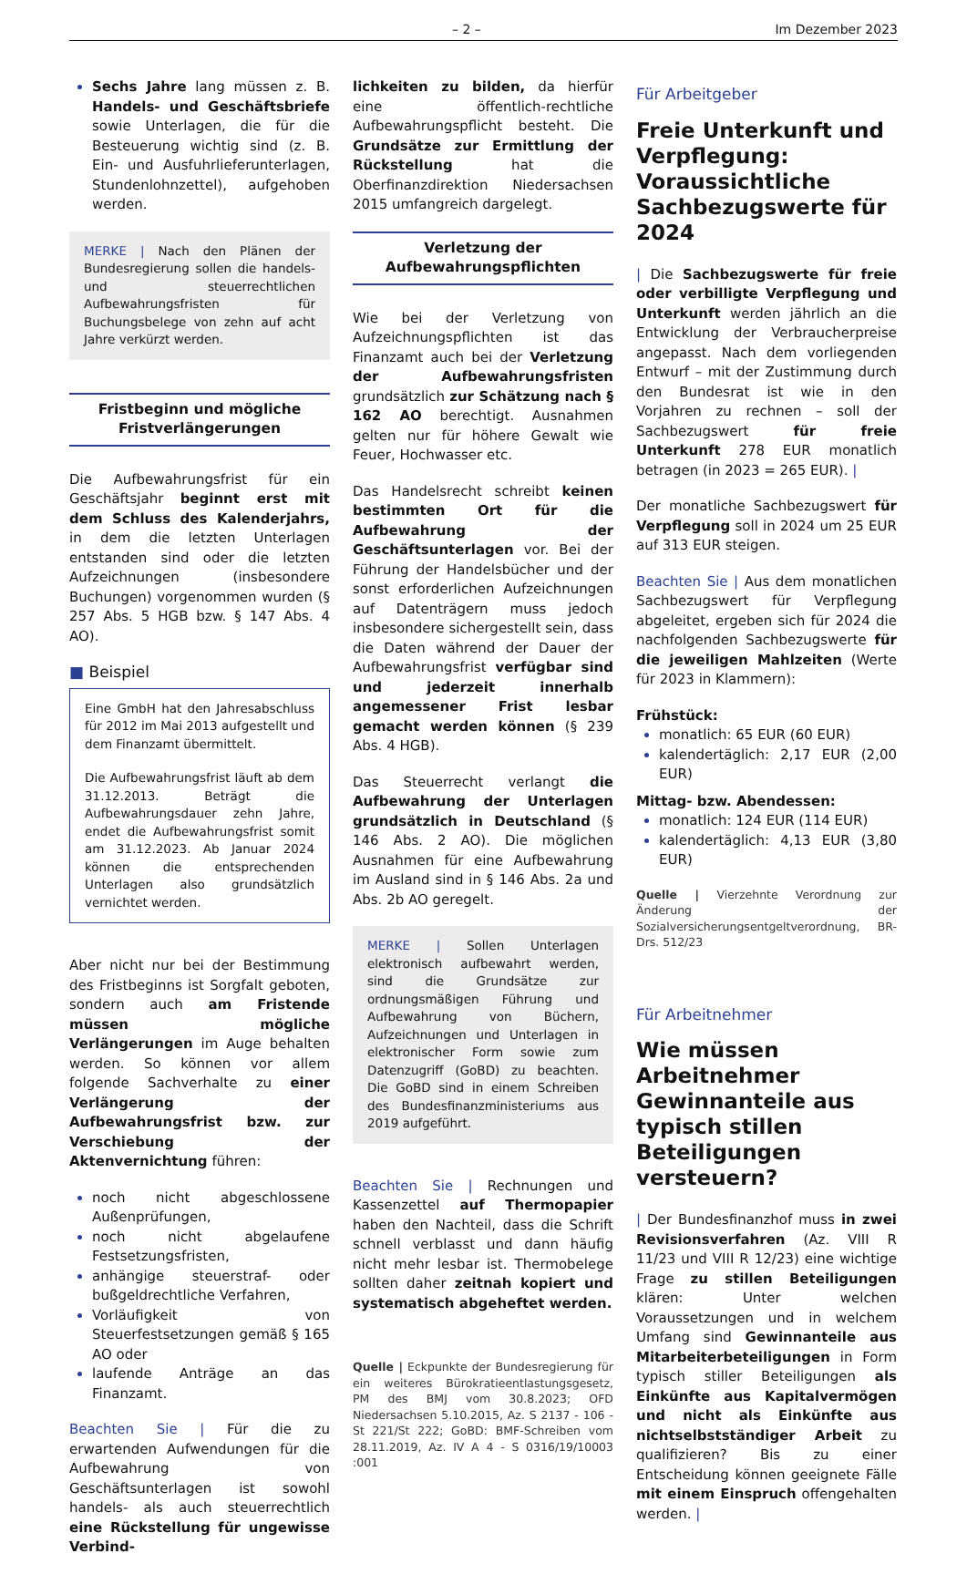– 2 – Im Dezember 2023
Sechs Jahre lang müssen z. B. Handels- und Geschäftsbriefe sowie Unterlagen, die für die Besteuerung wichtig sind (z. B. Ein- und Ausfuhrlieferunterlagen, Stundenlohnzettel), aufgehoben werden.
MERKE | Nach den Plänen der Bundesregierung sollen die handels- und steuerrechtlichen Aufbewahrungsfristen für Buchungsbelege von zehn auf acht Jahre verkürzt werden.
Fristbeginn und mögliche
Fristverlängerungen
Die Aufbewahrungsfrist für ein Geschäftsjahr beginnt erst mit dem Schluss des Kalenderjahrs, in dem die letzten Unterlagen entstanden sind oder die letzten Aufzeichnungen (insbesondere Buchungen) vorgenommen wurden (§ 257 Abs. 5 HGB bzw. § 147 Abs. 4 AO).
■ Beispiel
Eine GmbH hat den Jahresabschluss für 2012 im Mai 2013 aufgestellt und dem Finanzamt übermittelt.
Die Aufbewahrungsfrist läuft ab dem 31.12.2013. Beträgt die Aufbewahrungsdauer zehn Jahre, endet die Aufbewahrungsfrist somit am 31.12.2023. Ab Januar 2024 können die entsprechenden Unterlagen also grundsätzlich vernichtet werden.
Aber nicht nur bei der Bestimmung des Fristbeginns ist Sorgfalt geboten, sondern auch am Fristende müssen mögliche Verlängerungen im Auge behalten werden. So können vor allem folgende Sachverhalte zu einer Verlängerung der Aufbewahrungsfrist bzw. zur Verschiebung der Aktenvernichtung führen:
noch nicht abgeschlossene Außenprüfungen,
noch nicht abgelaufene Festsetzungsfristen,
anhängige steuerstraf- oder bußgeldrechtliche Verfahren,
Vorläufigkeit von Steuerfestsetzungen gemäß § 165 AO oder
laufende Anträge an das Finanzamt.
Beachten Sie | Für die zu erwartenden Aufwendungen für die Aufbewahrung von Geschäftsunterlagen ist sowohl handels- als auch steuerrechtlich eine Rückstellung für ungewisse Verbind-
lichkeiten zu bilden, da hierfür eine öffentlich-rechtliche Aufbewahrungspflicht besteht. Die Grundsätze zur Ermittlung der Rückstellung hat die Oberfinanzdirektion Niedersachsen 2015 umfangreich dargelegt.
Verletzung der
Aufbewahrungspflichten
Wie bei der Verletzung von Aufzeichnungspflichten ist das Finanzamt auch bei der Verletzung der Aufbewahrungsfristen grundsätzlich zur Schätzung nach § 162 AO berechtigt. Ausnahmen gelten nur für höhere Gewalt wie Feuer, Hochwasser etc.
Das Handelsrecht schreibt keinen bestimmten Ort für die Aufbewahrung der Geschäftsunterlagen vor. Bei der Führung der Handelsbücher und der sonst erforderlichen Aufzeichnungen auf Datenträgern muss jedoch insbesondere sichergestellt sein, dass die Daten während der Dauer der Aufbewahrungsfrist verfügbar sind und jederzeit innerhalb angemessener Frist lesbar gemacht werden können (§ 239 Abs. 4 HGB).
Das Steuerrecht verlangt die Aufbewahrung der Unterlagen grundsätzlich in Deutschland (§ 146 Abs. 2 AO). Die möglichen Ausnahmen für eine Aufbewahrung im Ausland sind in § 146 Abs. 2a und Abs. 2b AO geregelt.
MERKE | Sollen Unterlagen elektronisch aufbewahrt werden, sind die Grundsätze zur ordnungsmäßigen Führung und Aufbewahrung von Büchern, Aufzeichnungen und Unterlagen in elektronischer Form sowie zum Datenzugriff (GoBD) zu beachten. Die GoBD sind in einem Schreiben des Bundesfinanzministeriums aus 2019 aufgeführt.
Beachten Sie | Rechnungen und Kassenzettel auf Thermopapier haben den Nachteil, dass die Schrift schnell verblasst und dann häufig nicht mehr lesbar ist. Thermobelege sollten daher zeitnah kopiert und systematisch abgeheftet werden.
Quelle | Eckpunkte der Bundesregierung für ein weiteres Bürokratieentlastungsgesetz, PM des BMJ vom 30.8.2023; OFD Niedersachsen 5.10.2015, Az. S 2137 - 106 - St 221/St 222; GoBD: BMF-Schreiben vom 28.11.2019, Az. IV A 4 - S 0316/19/10003 :001
Für Arbeitgeber
Freie Unterkunft und Verpflegung: Voraussichtliche Sachbezugswerte für 2024
| Die Sachbezugswerte für freie oder verbilligte Verpflegung und Unterkunft werden jährlich an die Entwicklung der Verbraucherpreise angepasst. Nach dem vorliegenden Entwurf – mit der Zustimmung durch den Bundesrat ist wie in den Vorjahren zu rechnen – soll der Sachbezugswert für freie Unterkunft 278 EUR monatlich betragen (in 2023 = 265 EUR). |
Der monatliche Sachbezugswert für Verpflegung soll in 2024 um 25 EUR auf 313 EUR steigen.
Beachten Sie | Aus dem monatlichen Sachbezugswert für Verpflegung abgeleitet, ergeben sich für 2024 die nachfolgenden Sachbezugswerte für die jeweiligen Mahlzeiten (Werte für 2023 in Klammern):
Frühstück:
monatlich: 65 EUR (60 EUR)
kalendertäglich: 2,17 EUR (2,00 EUR)
Mittag- bzw. Abendessen:
monatlich: 124 EUR (114 EUR)
kalendertäglich: 4,13 EUR (3,80 EUR)
Quelle | Vierzehnte Verordnung zur Änderung der Sozialversicherungsentgeltverordnung, BR-Drs. 512/23
Für Arbeitnehmer
Wie müssen Arbeitnehmer Gewinnanteile aus typisch stillen Beteiligungen versteuern?
| Der Bundesfinanzhof muss in zwei Revisionsverfahren (Az. VIII R 11/23 und VIII R 12/23) eine wichtige Frage zu stillen Beteiligungen klären: Unter welchen Voraussetzungen und in welchem Umfang sind Gewinnanteile aus Mitarbeiterbeteiligungen in Form typisch stiller Beteiligungen als Einkünfte aus Kapitalvermögen und nicht als Einkünfte aus nichtselbstständiger Arbeit zu qualifizieren? Bis zu einer Entscheidung können geeignete Fälle mit einem Einspruch offengehalten werden. |